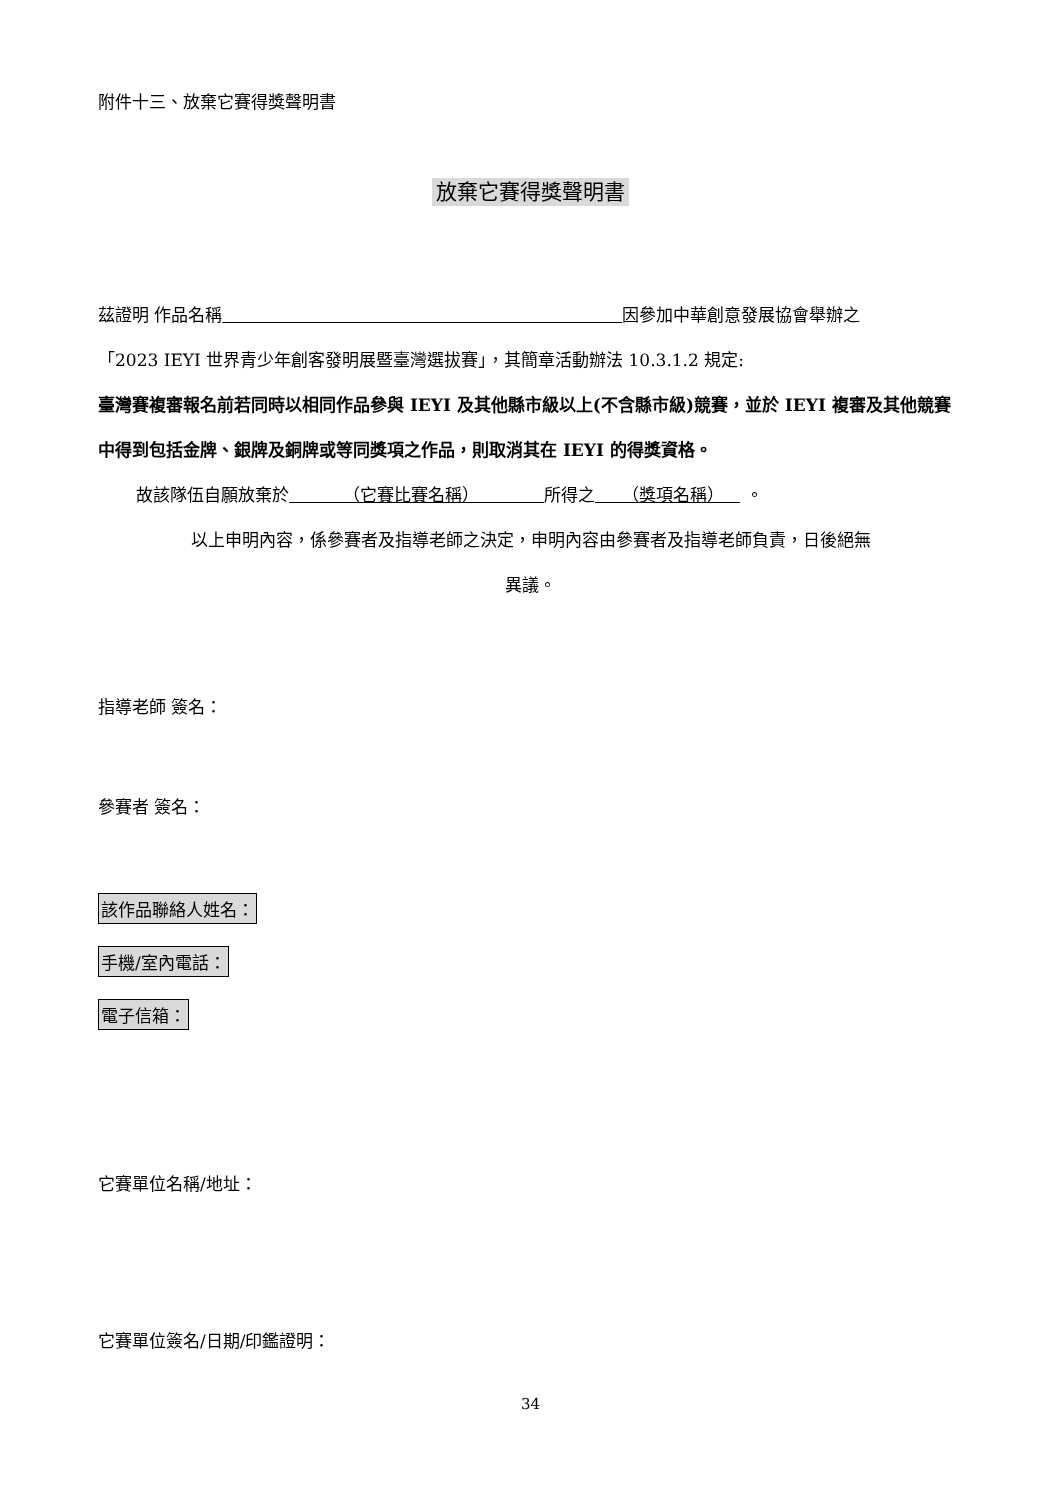附件十三、放棄它賽得獎聲明書
放棄它賽得獎聲明書
茲證明 作品名稱 因參加中華創意發展協會舉辦之
「2023 IEYI 世界青少年創客發明展暨臺灣選拔賽」，其簡章活動辦法 10.3.1.2 規定:
臺灣賽複審報名前若同時以相同作品參與 IEYI 及其他縣市級以上(不含縣市級)競賽，並於 IEYI 複審及其他競賽中得到包括金牌、銀牌及銅牌或等同獎項之作品，則取消其在 IEYI 的得獎資格。
故該隊伍自願放棄於 （它賽比賽名稱） 所得之 （獎項名稱） 。
以上申明內容，係參賽者及指導老師之決定，申明內容由參賽者及指導老師負責，日後絕無
異議。
指導老師 簽名：
參賽者 簽名：
該作品聯絡人姓名：
手機/室內電話：
電子信箱：
它賽單位名稱/地址：
它賽單位簽名/日期/印鑑證明：
34